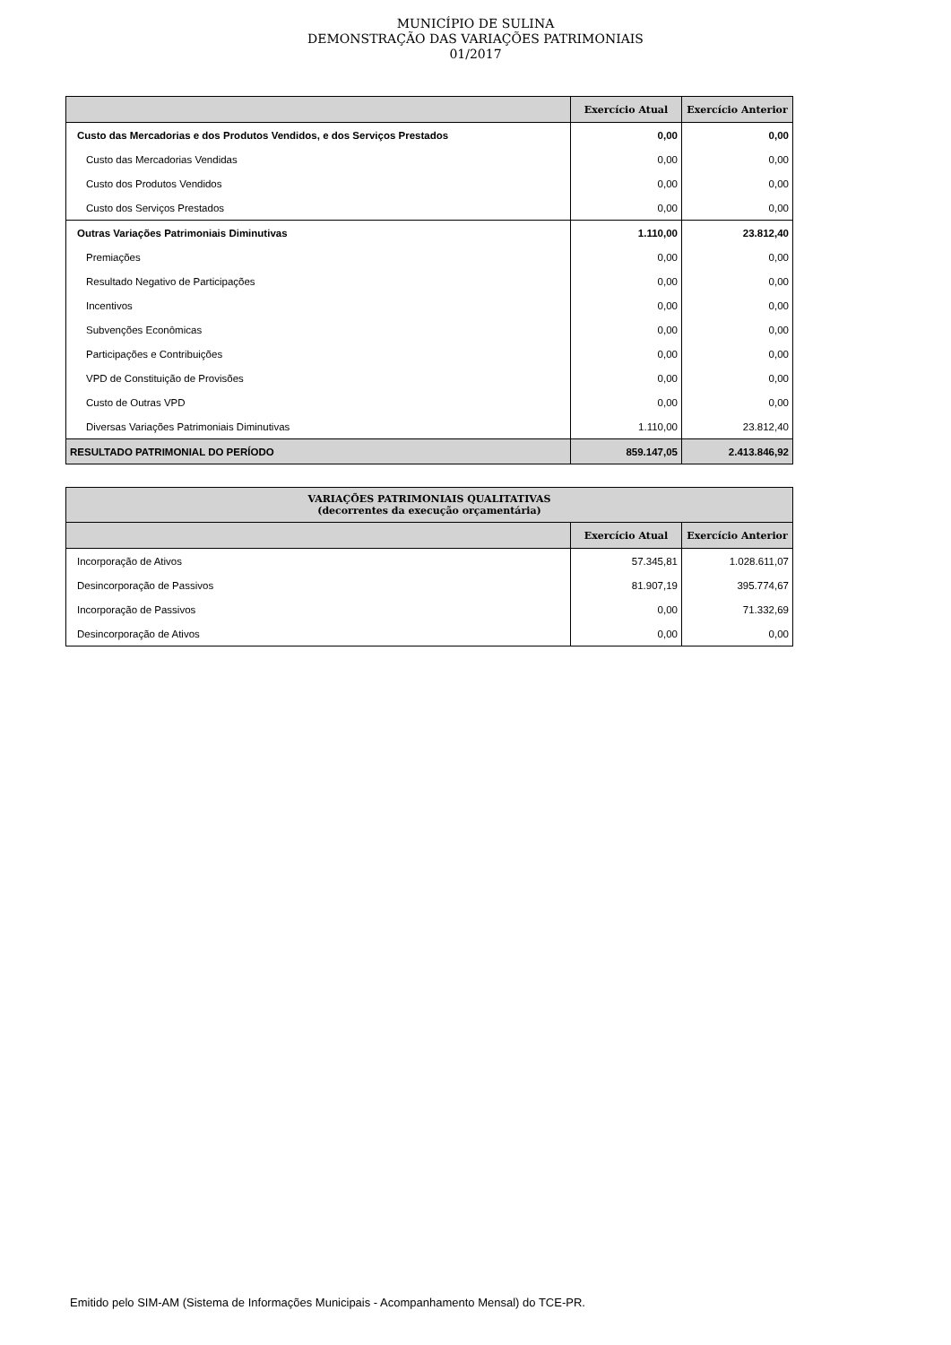MUNICÍPIO DE SULINA
DEMONSTRAÇÃO DAS VARIAÇÕES PATRIMONIAIS
01/2017
| | Exercício Atual | Exercício Anterior |
| --- | --- | --- |
| Custo das Mercadorias e dos Produtos Vendidos, e dos Serviços Prestados | 0,00 | 0,00 |
| Custo das Mercadorias Vendidas | 0,00 | 0,00 |
| Custo dos Produtos Vendidos | 0,00 | 0,00 |
| Custo dos Serviços Prestados | 0,00 | 0,00 |
| Outras Variações Patrimoniais Diminutivas | 1.110,00 | 23.812,40 |
| Premiações | 0,00 | 0,00 |
| Resultado Negativo de Participações | 0,00 | 0,00 |
| Incentivos | 0,00 | 0,00 |
| Subvenções Econômicas | 0,00 | 0,00 |
| Participações e Contribuições | 0,00 | 0,00 |
| VPD de Constituição de Provisões | 0,00 | 0,00 |
| Custo de Outras VPD | 0,00 | 0,00 |
| Diversas Variações Patrimoniais Diminutivas | 1.110,00 | 23.812,40 |
| RESULTADO PATRIMONIAL DO PERÍODO | 859.147,05 | 2.413.846,92 |
| VARIAÇÕES PATRIMONIAIS QUALITATIVAS (decorrentes da execução orçamentária) | | |
| --- | --- | --- |
| | Exercício Atual | Exercício Anterior |
| Incorporação de Ativos | 57.345,81 | 1.028.611,07 |
| Desincorporação de Passivos | 81.907,19 | 395.774,67 |
| Incorporação de Passivos | 0,00 | 71.332,69 |
| Desincorporação de Ativos | 0,00 | 0,00 |
Emitido pelo SIM-AM (Sistema de Informações Municipais - Acompanhamento Mensal) do TCE-PR.